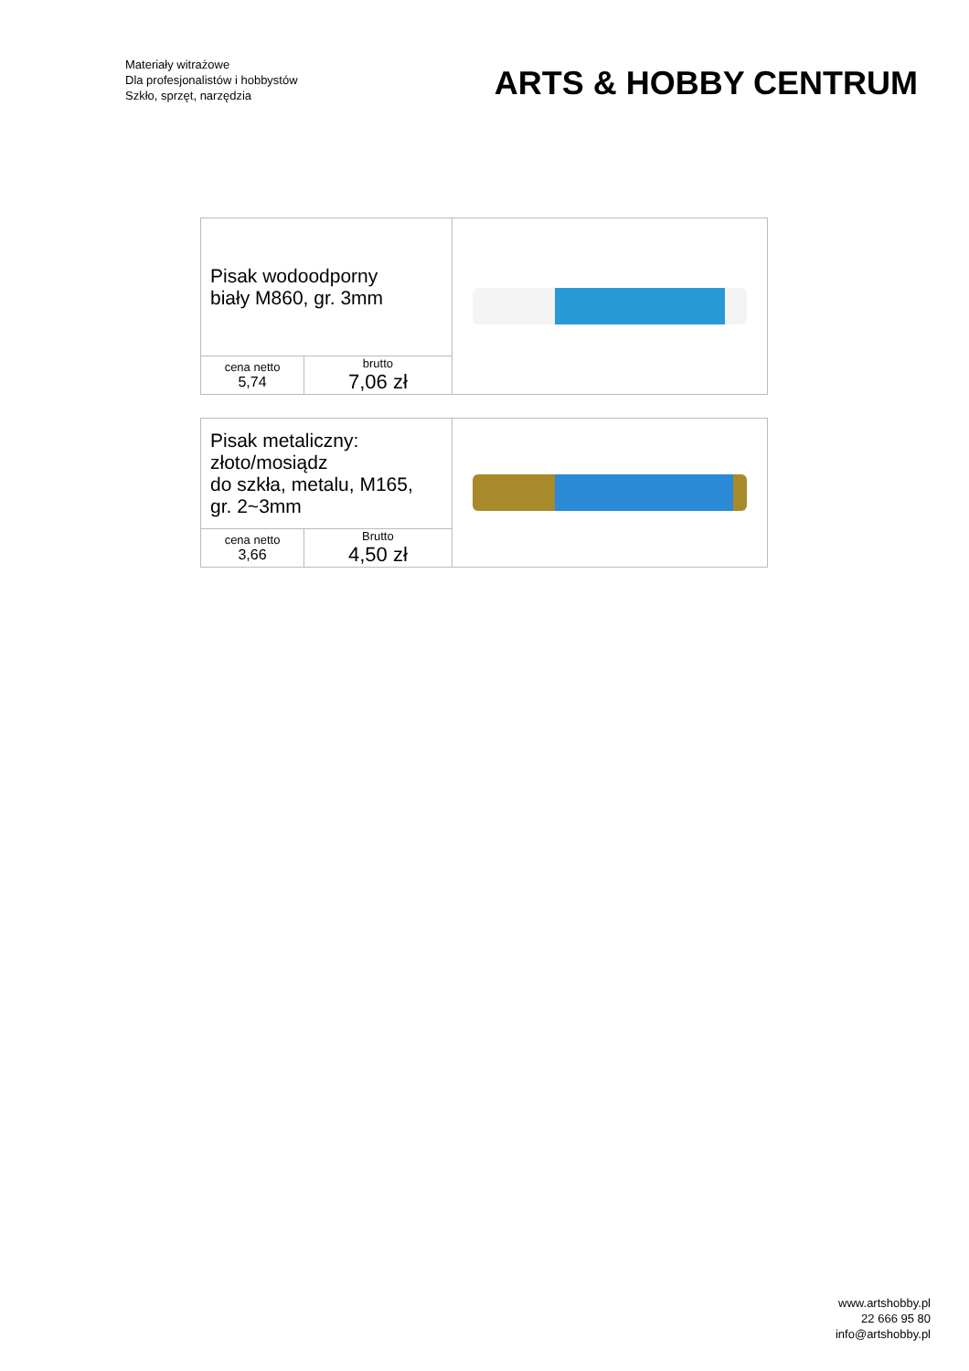Materiały witrażowe
Dla profesjonalistów i hobbystów
Szkło, sprzęt, narzędzia
ARTS & HOBBY CENTRUM
| Pisak wodoodporny biały M860, gr. 3mm | | |
| cena netto 5,74 | brutto 7,06 zł | |
| Pisak metaliczny: złoto/mosiądz do szkła, metalu, M165, gr. 2~3mm | | |
| cena netto 3,66 | Brutto 4,50 zł | |
www.artshobby.pl
22 666 95 80
info@artshobby.pl